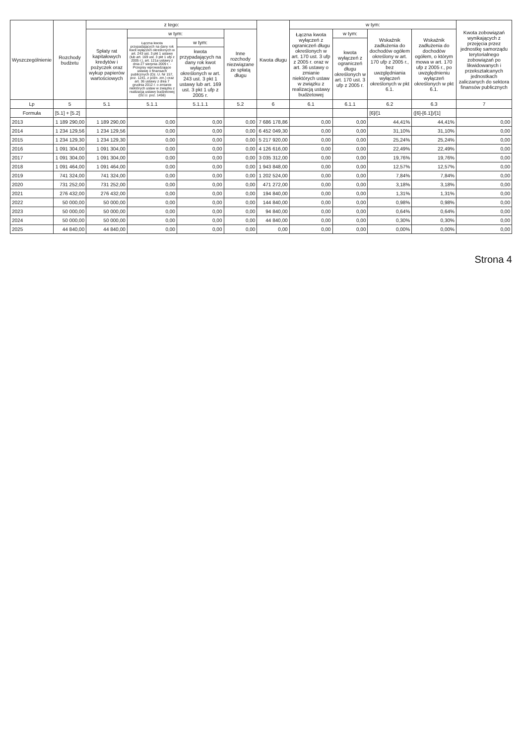| Wyszczególnienie | Rozchody budżetu | z tego: | | | | Kwota długu | w tym: | | | | Kwota zobowiązań wynikających z przejęcia przez jednostkę samorządu terytorialnego zobowiązań po likwidowanych i przekształcanych jednostkach zaliczanych do sektora finansów publicznych |
| --- | --- | --- | --- | --- | --- | --- | --- | --- | --- | --- | --- |
| | | Spłaty rat kapitałowych kredytów i pożyczek oraz wykup papierów wartościowych | w tym: | | Inne rozchody niezwiązane ze spłatą długu | | Łączna kwota wyłączeń z ograniczeń długu określonych w art. 170 ust. 3 ufp z 2005 r. oraz w art. 36 ustawy o zmianie niektórych ustaw w związku z realizacją ustawy budżetowej | w tym: | Wskaźnik zadłużenia do dochodów ogółem określony w art. 170 ufp z 2005 r., bez uwzględniania wyłączeń określonych w pkt 6.1. | Wskaźnik zadłużenia do dochodów ogółem, o którym mowa w art. 170 ufp z 2005 r., po uwzględnieniu wyłączeń określonych w pkt 6.1. | |
| | | | Łączna kwota przypadających na dany rok kwot wyłączeń określonych w art. 243 ust. 3 pkt 1 ustawy (lub art. 169 ust. 3 pkt 1 ufp z 2005 r.), art. 121a ustawy z dnia 27 sierpnia 2009 r. - Przepisy wprowadzające ustawę o finansach publicznych (Dz. U. Nr 157, poz. 1241, z późn. zm.) oraz art. 36 ustawy z dnia 7 grudnia 2012 r. o zmianie niektórych ustaw w związku z realizacją ustawy budżetowej (Dz.U. poz. 1456) | w tym: | | | | kwota wyłączeń z ograniczeń długu określonych w art. 170 ust. 3 ufp z 2005 r. | | | |
| | | | | kwota przypadających na dany rok kwot wyłączeń określonych w art. 243 ust. 3 pkt 1 ustawy lub art. 169 ust. 3 pkt 1 ufp z 2005 r. | | | | | | | |
| Lp | 5 | 5.1 | 5.1.1 | 5.1.1.1 | 5.2 | 6 | 6.1 | 6.1.1 | 6.2 | 6.3 | 7 |
| Formuła | [5.1] + [5.2] | | | | | | | | [6]/[1 | ([6]-[6.1])/[1] | |
| 2013 | 1 189 290,00 | 1 189 290,00 | 0,00 | 0,00 | 0,00 | 7 686 178,86 | 0,00 | 0,00 | 44,41% | 44,41% | 0,00 |
| 2014 | 1 234 129,56 | 1 234 129,56 | 0,00 | 0,00 | 0,00 | 6 452 049,30 | 0,00 | 0,00 | 31,10% | 31,10% | 0,00 |
| 2015 | 1 234 129,30 | 1 234 129,30 | 0,00 | 0,00 | 0,00 | 5 217 920,00 | 0,00 | 0,00 | 25,24% | 25,24% | 0,00 |
| 2016 | 1 091 304,00 | 1 091 304,00 | 0,00 | 0,00 | 0,00 | 4 126 616,00 | 0,00 | 0,00 | 22,49% | 22,49% | 0,00 |
| 2017 | 1 091 304,00 | 1 091 304,00 | 0,00 | 0,00 | 0,00 | 3 035 312,00 | 0,00 | 0,00 | 19,76% | 19,76% | 0,00 |
| 2018 | 1 091 464,00 | 1 091 464,00 | 0,00 | 0,00 | 0,00 | 1 943 848,00 | 0,00 | 0,00 | 12,57% | 12,57% | 0,00 |
| 2019 | 741 324,00 | 741 324,00 | 0,00 | 0,00 | 0,00 | 1 202 524,00 | 0,00 | 0,00 | 7,84% | 7,84% | 0,00 |
| 2020 | 731 252,00 | 731 252,00 | 0,00 | 0,00 | 0,00 | 471 272,00 | 0,00 | 0,00 | 3,18% | 3,18% | 0,00 |
| 2021 | 276 432,00 | 276 432,00 | 0,00 | 0,00 | 0,00 | 194 840,00 | 0,00 | 0,00 | 1,31% | 1,31% | 0,00 |
| 2022 | 50 000,00 | 50 000,00 | 0,00 | 0,00 | 0,00 | 144 840,00 | 0,00 | 0,00 | 0,98% | 0,98% | 0,00 |
| 2023 | 50 000,00 | 50 000,00 | 0,00 | 0,00 | 0,00 | 94 840,00 | 0,00 | 0,00 | 0,64% | 0,64% | 0,00 |
| 2024 | 50 000,00 | 50 000,00 | 0,00 | 0,00 | 0,00 | 44 840,00 | 0,00 | 0,00 | 0,30% | 0,30% | 0,00 |
| 2025 | 44 840,00 | 44 840,00 | 0,00 | 0,00 | 0,00 | 0,00 | 0,00 | 0,00 | 0,00% | 0,00% | 0,00 |
Strona 4